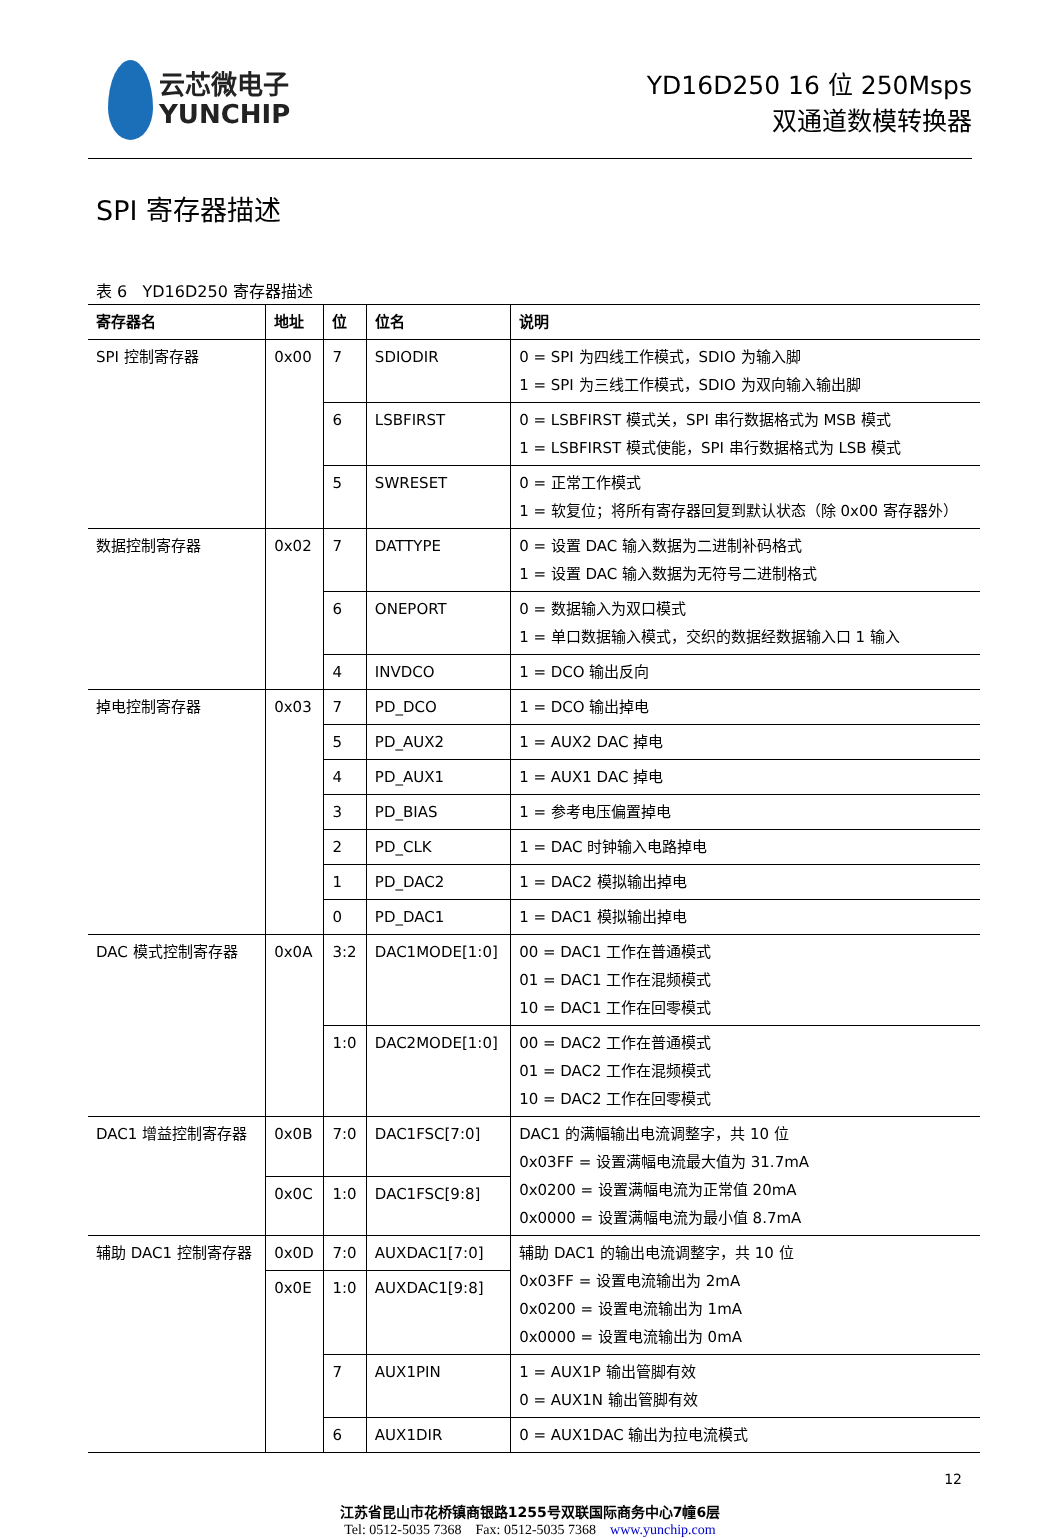云芯微电子
YUNCHIP
YD16D250 16 位 250Msps
双通道数模转换器
SPI 寄存器描述
表 6 YD16D250 寄存器描述
| 寄存器名 | 地址 | 位 | 位名 | 说明 |
| --- | --- | --- | --- | --- |
| SPI 控制寄存器 | 0x00 | 7 | SDIODIR | 0 = SPI 为四线工作模式，SDIO 为输入脚 1 = SPI 为三线工作模式，SDIO 为双向输入输出脚 |
| | | 6 | LSBFIRST | 0 = LSBFIRST 模式关，SPI 串行数据格式为 MSB 模式 1 = LSBFIRST 模式使能，SPI 串行数据格式为 LSB 模式 |
| | | 5 | SWRESET | 0 = 正常工作模式 1 = 软复位；将所有寄存器回复到默认状态（除 0x00 寄存器外） |
| 数据控制寄存器 | 0x02 | 7 | DATTYPE | 0 = 设置 DAC 输入数据为二进制补码格式 1 = 设置 DAC 输入数据为无符号二进制格式 |
| | | 6 | ONEPORT | 0 = 数据输入为双口模式 1 = 单口数据输入模式，交织的数据经数据输入口 1 输入 |
| | | 4 | INVDCO | 1 = DCO 输出反向 |
| 掉电控制寄存器 | 0x03 | 7 | PD_DCO | 1 = DCO 输出掉电 |
| | | 5 | PD_AUX2 | 1 = AUX2 DAC 掉电 |
| | | 4 | PD_AUX1 | 1 = AUX1 DAC 掉电 |
| | | 3 | PD_BIAS | 1 = 参考电压偏置掉电 |
| | | 2 | PD_CLK | 1 = DAC 时钟输入电路掉电 |
| | | 1 | PD_DAC2 | 1 = DAC2 模拟输出掉电 |
| | | 0 | PD_DAC1 | 1 = DAC1 模拟输出掉电 |
| DAC 模式控制寄存器 | 0x0A | 3:2 | DAC1MODE[1:0] | 00 = DAC1 工作在普通模式 01 = DAC1 工作在混频模式 10 = DAC1 工作在回零模式 |
| | | 1:0 | DAC2MODE[1:0] | 00 = DAC2 工作在普通模式 01 = DAC2 工作在混频模式 10 = DAC2 工作在回零模式 |
| DAC1 增益控制寄存器 | 0x0B | 7:0 | DAC1FSC[7:0] | DAC1 的满幅输出电流调整字，共 10 位 0x03FF = 设置满幅电流最大值为 31.7mA 0x0200 = 设置满幅电流为正常值 20mA 0x0000 = 设置满幅电流为最小值 8.7mA |
| | 0x0C | 1:0 | DAC1FSC[9:8] | |
| 辅助 DAC1 控制寄存器 | 0x0D | 7:0 | AUXDAC1[7:0] | 辅助 DAC1 的输出电流调整字，共 10 位 0x03FF = 设置电流输出为 2mA 0x0200 = 设置电流输出为 1mA 0x0000 = 设置电流输出为 0mA |
| | 0x0E | 1:0 | AUXDAC1[9:8] | |
| | | 7 | AUX1PIN | 1 = AUX1P 输出管脚有效 0 = AUX1N 输出管脚有效 |
| | | 6 | AUX1DIR | 0 = AUX1DAC 输出为拉电流模式 |
12
江苏省昆山市花桥镇商银路1255号双联国际商务中心7幢6层
Tel: 0512-5035 7368 Fax: 0512-5035 7368 www.yunchip.com